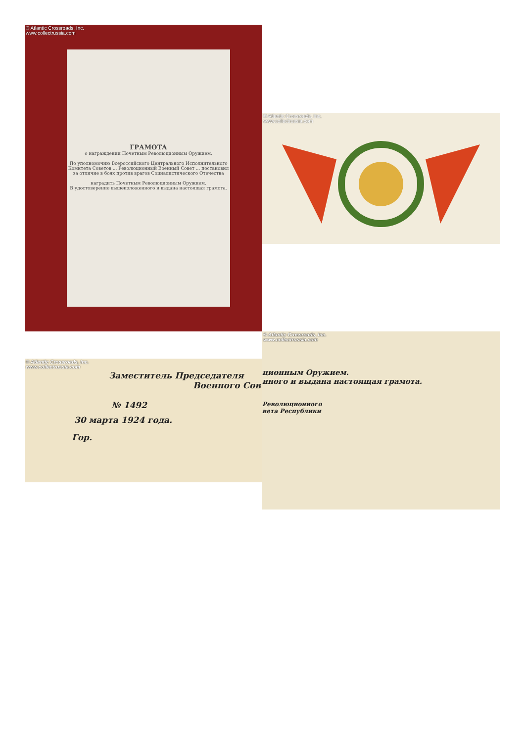© Atlantic Crossroads, Inc.
www.collectrussia.com
ГРАМОТА
о награждении Почетным Революционным Оружием.
По уполномочию Всероссийского Центрального Исполнительного Комитета Советов ... Революционный Военный Совет ... постановил
за отличие в боях против врагов Социалистического Отечества
наградить Почетным Революционным Оружием.
В удостоверение вышеизложенного и выдана настоящая грамота.
© Atlantic Crossroads, Inc.
www.collectrussia.com
© Atlantic Crossroads, Inc.
www.collectrussia.com
Заместитель Председателя
Военного Сов
№ 1492
30 марта 1924 года.
Гор.
© Atlantic Crossroads, Inc.
www.collectrussia.com
ционным Оружием.
нного и выдана настоящая грамота.
Революционного
вета Республики